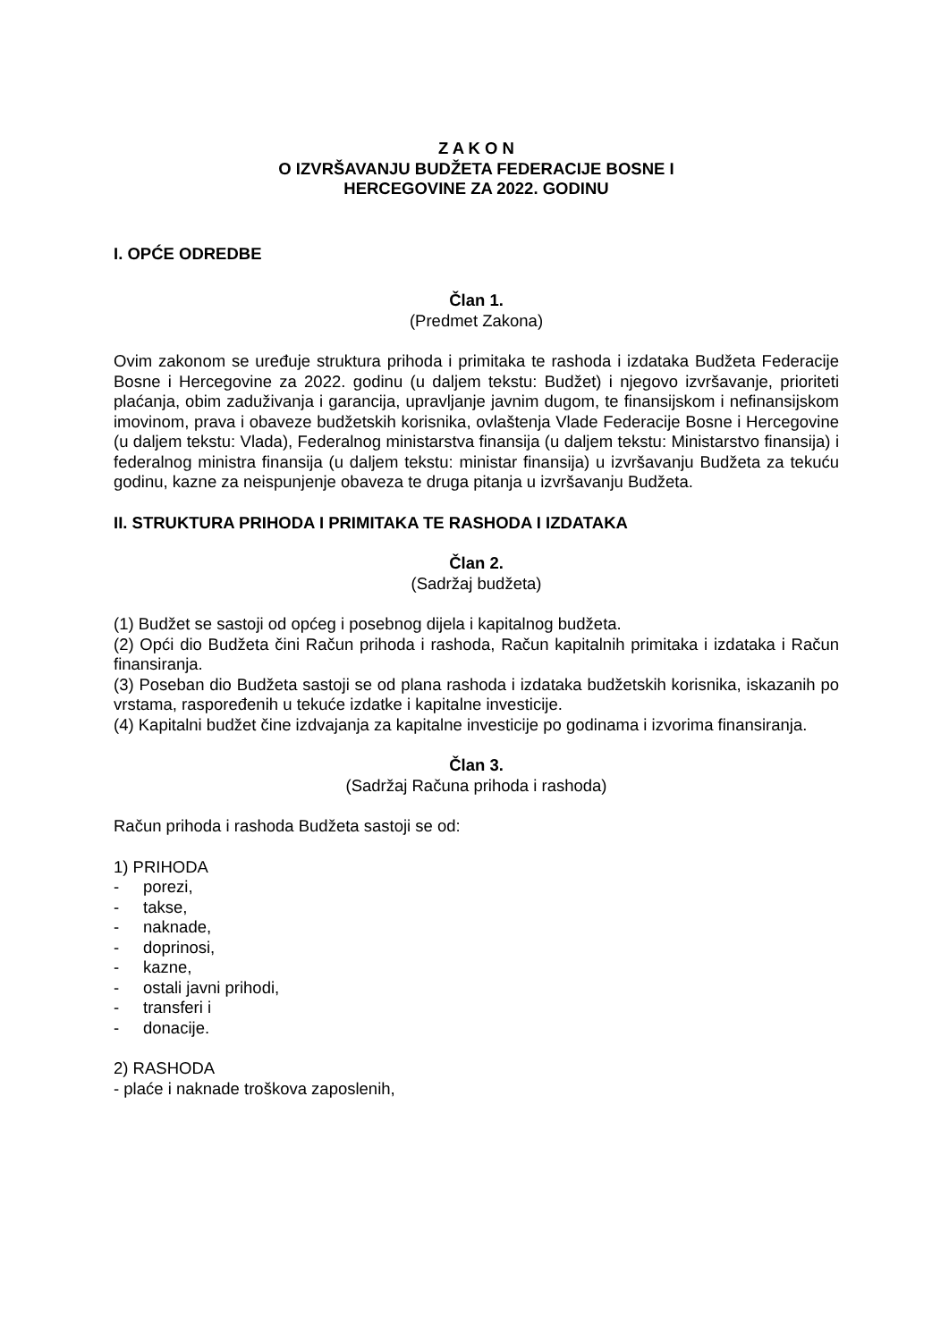Z A K O N
O IZVRŠAVANJU BUDŽETA FEDERACIJE BOSNE I
HERCEGOVINE ZA 2022. GODINU
I. OPĆE ODREDBE
Član 1.
(Predmet Zakona)
Ovim zakonom se uređuje struktura prihoda i primitaka te rashoda i izdataka Budžeta Federacije Bosne i Hercegovine za 2022. godinu (u daljem tekstu: Budžet) i njegovo izvršavanje, prioriteti plaćanja, obim zaduživanja i garancija, upravljanje javnim dugom, te finansijskom i nefinansijskom imovinom, prava i obaveze budžetskih korisnika, ovlaštenja Vlade Federacije Bosne i Hercegovine (u daljem tekstu: Vlada), Federalnog ministarstva finansija (u daljem tekstu: Ministarstvo finansija) i federalnog ministra finansija (u daljem tekstu: ministar finansija) u izvršavanju Budžeta za tekuću godinu, kazne za neispunjenje obaveza te druga pitanja u izvršavanju Budžeta.
II. STRUKTURA PRIHODA I PRIMITAKA TE RASHODA I IZDATAKA
Član 2.
(Sadržaj budžeta)
(1) Budžet se sastoji od općeg i posebnog dijela i kapitalnog budžeta.
(2) Opći dio Budžeta čini Račun prihoda i rashoda, Račun kapitalnih primitaka i izdataka i Račun finansiranja.
(3) Poseban dio Budžeta sastoji se od plana rashoda i izdataka budžetskih korisnika, iskazanih po vrstama, raspoređenih u tekuće izdatke i kapitalne investicije.
(4) Kapitalni budžet čine izdvajanja za kapitalne investicije po godinama i izvorima finansiranja.
Član 3.
(Sadržaj Računa prihoda i rashoda)
Račun prihoda i rashoda Budžeta sastoji se od:
1) PRIHODA
- porezi,
- takse,
- naknade,
- doprinosi,
- kazne,
- ostali javni prihodi,
- transferi i
- donacije.
2) RASHODA
- plaće i naknade troškova zaposlenih,